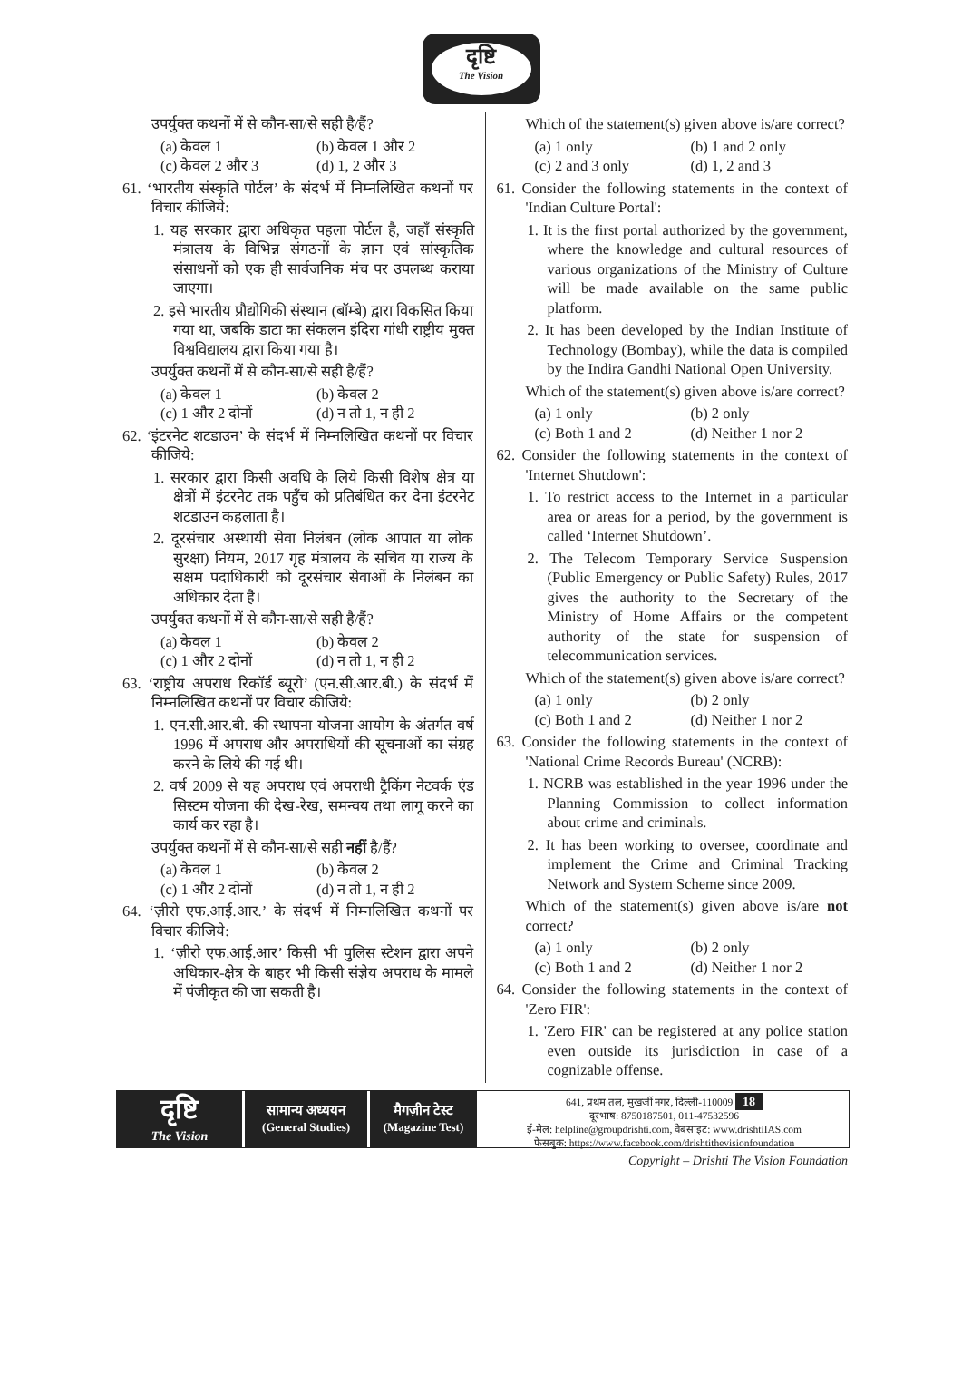दृष्टि
The Vision
उपर्युक्त कथनों में से कौन-सा/से सही है/हैं?
(a) केवल 1 (b) केवल 1 और 2
(c) केवल 2 और 3 (d) 1, 2 और 3
61. ‘भारतीय संस्कृति पोर्टल’ के संदर्भ में निम्नलिखित कथनों पर विचार कीजिये:
1. यह सरकार द्वारा अधिकृत पहला पोर्टल है, जहाँ संस्कृति मंत्रालय के विभिन्न संगठनों के ज्ञान एवं सांस्कृतिक संसाधनों को एक ही सार्वजनिक मंच पर उपलब्ध कराया जाएगा।
2. इसे भारतीय प्रौद्योगिकी संस्थान (बॉम्बे) द्वारा विकसित किया गया था, जबकि डाटा का संकलन इंदिरा गांधी राष्ट्रीय मुक्त विश्वविद्यालय द्वारा किया गया है।
उपर्युक्त कथनों में से कौन-सा/से सही है/हैं?
(a) केवल 1 (b) केवल 2
(c) 1 और 2 दोनों (d) न तो 1, न ही 2
62. ‘इंटरनेट शटडाउन’ के संदर्भ में निम्नलिखित कथनों पर विचार कीजिये:
1. सरकार द्वारा किसी अवधि के लिये किसी विशेष क्षेत्र या क्षेत्रों में इंटरनेट तक पहुँच को प्रतिबंधित कर देना इंटरनेट शटडाउन कहलाता है।
2. दूरसंचार अस्थायी सेवा निलंबन (लोक आपात या लोक सुरक्षा) नियम, 2017 गृह मंत्रालय के सचिव या राज्य के सक्षम पदाधिकारी को दूरसंचार सेवाओं के निलंबन का अधिकार देता है।
उपर्युक्त कथनों में से कौन-सा/से सही है/हैं?
(a) केवल 1 (b) केवल 2
(c) 1 और 2 दोनों (d) न तो 1, न ही 2
63. ‘राष्ट्रीय अपराध रिकॉर्ड ब्यूरो’ (एन.सी.आर.बी.) के संदर्भ में निम्नलिखित कथनों पर विचार कीजिये:
1. एन.सी.आर.बी. की स्थापना योजना आयोग के अंतर्गत वर्ष 1996 में अपराध और अपराधियों की सूचनाओं का संग्रह करने के लिये की गई थी।
2. वर्ष 2009 से यह अपराध एवं अपराधी ट्रैकिंग नेटवर्क एंड सिस्टम योजना की देख-रेख, समन्वय तथा लागू करने का कार्य कर रहा है।
उपर्युक्त कथनों में से कौन-सा/से सही नहीं है/हैं?
(a) केवल 1 (b) केवल 2
(c) 1 और 2 दोनों (d) न तो 1, न ही 2
64. ‘ज़ीरो एफ.आई.आर.’ के संदर्भ में निम्नलिखित कथनों पर विचार कीजिये:
1. ‘ज़ीरो एफ.आई.आर’ किसी भी पुलिस स्टेशन द्वारा अपने अधिकार-क्षेत्र के बाहर भी किसी संज्ञेय अपराध के मामले में पंजीकृत की जा सकती है।
Which of the statement(s) given above is/are correct?
(a) 1 only (b) 1 and 2 only
(c) 2 and 3 only (d) 1, 2 and 3
61. Consider the following statements in the context of 'Indian Culture Portal':
1. It is the first portal authorized by the government, where the knowledge and cultural resources of various organizations of the Ministry of Culture will be made available on the same public platform.
2. It has been developed by the Indian Institute of Technology (Bombay), while the data is compiled by the Indira Gandhi National Open University.
Which of the statement(s) given above is/are correct?
(a) 1 only (b) 2 only
(c) Both 1 and 2 (d) Neither 1 nor 2
62. Consider the following statements in the context of 'Internet Shutdown':
1. To restrict access to the Internet in a particular area or areas for a period, by the government is called ‘Internet Shutdown’.
2. The Telecom Temporary Service Suspension (Public Emergency or Public Safety) Rules, 2017 gives the authority to the Secretary of the Ministry of Home Affairs or the competent authority of the state for suspension of telecommunication services.
Which of the statement(s) given above is/are correct?
(a) 1 only (b) 2 only
(c) Both 1 and 2 (d) Neither 1 nor 2
63. Consider the following statements in the context of 'National Crime Records Bureau' (NCRB):
1. NCRB was established in the year 1996 under the Planning Commission to collect information about crime and criminals.
2. It has been working to oversee, coordinate and implement the Crime and Criminal Tracking Network and System Scheme since 2009.
Which of the statement(s) given above is/are not correct?
(a) 1 only (b) 2 only
(c) Both 1 and 2 (d) Neither 1 nor 2
64. Consider the following statements in the context of 'Zero FIR':
1. 'Zero FIR' can be registered at any police station even outside its jurisdiction in case of a cognizable offense.
दृष्टि
The Vision
सामान्य अध्ययन
(General Studies)
मैगज़ीन टेस्ट
(Magazine Test)
641, प्रथम तल, मुखर्जी नगर, दिल्ली-110009 18
दूरभाष: 8750187501, 011-47532596
ई-मेल: helpline@groupdrishti.com, वेबसाइट: www.drishtiIAS.com
फेसबुक: https://www.facebook.com/drishtithevisionfoundation
Copyright – Drishti The Vision Foundation